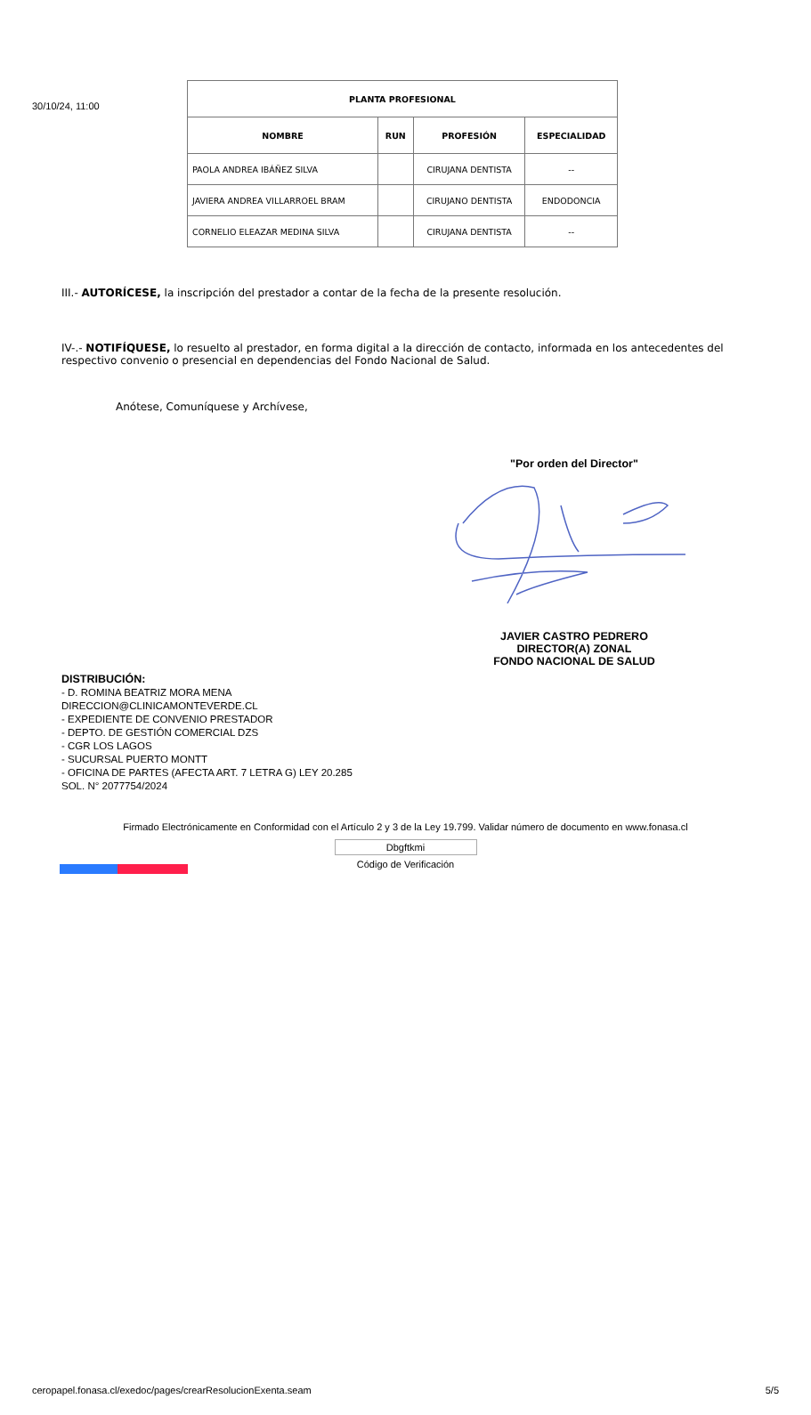30/10/24, 11:00
| PLANTA PROFESIONAL | | | |
| --- | --- | --- | --- |
| NOMBRE | RUN | PROFESIÓN | ESPECIALIDAD |
| PAOLA ANDREA IBÁÑEZ SILVA | | CIRUJANA DENTISTA | -- |
| JAVIERA ANDREA VILLARROEL BRAM | | CIRUJANO DENTISTA | ENDODONCIA |
| CORNELIO ELEAZAR MEDINA SILVA | | CIRUJANA DENTISTA | -- |
III.- AUTORÍCESE, la inscripción del prestador a contar de la fecha de la presente resolución.
IV-.- NOTIFÍQUESE, lo resuelto al prestador, en forma digital a la dirección de contacto, informada en los antecedentes del respectivo convenio o presencial en dependencias del Fondo Nacional de Salud.
Anótese, Comuníquese y Archívese,
"Por orden del Director"
JAVIER CASTRO PEDRERO
DIRECTOR(A) ZONAL
FONDO NACIONAL DE SALUD
DISTRIBUCIÓN:
- D. ROMINA BEATRIZ MORA MENA
DIRECCION@CLINICAMONTEVERDE.CL
- EXPEDIENTE DE CONVENIO PRESTADOR
- DEPTO. DE GESTIÓN COMERCIAL DZS
- CGR LOS LAGOS
- SUCURSAL PUERTO MONTT
- OFICINA DE PARTES (AFECTA ART. 7 LETRA G) LEY 20.285
SOL. N° 2077754/2024
Firmado Electrónicamente en Conformidad con el Artículo 2 y 3 de la Ley 19.799. Validar número de documento en www.fonasa.cl
Dbgftkmi
Código de Verificación
ceropapel.fonasa.cl/exedoc/pages/crearResolucionExenta.seam 5/5